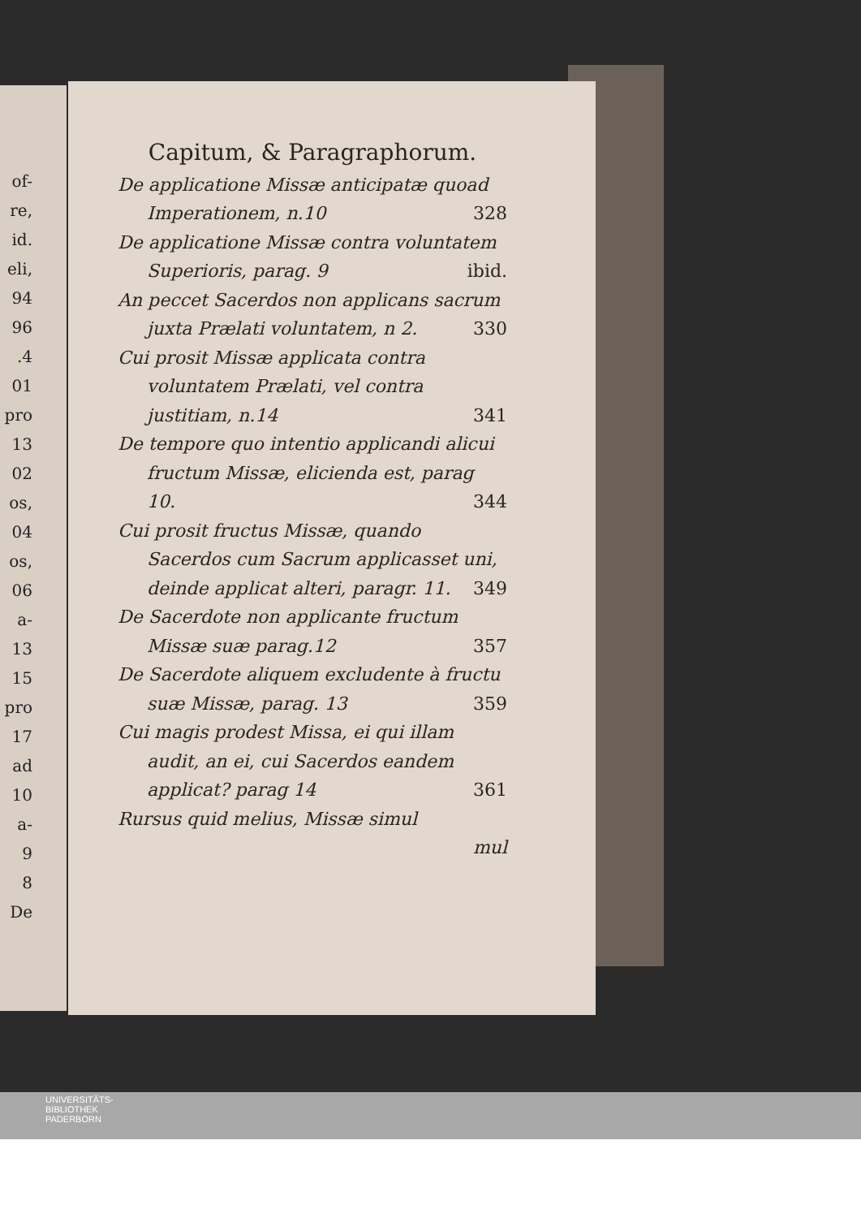of-
re,
id.
eli,
94
96
.4
01
pro
13
02
os,
04
os,
06
a-
13
15
pro
17
ad
10
a-
9
8
De
Capitum, & Paragraphorum.
De applicatione Missæ anticipatæ quoad Imperationem, n.10 328
De applicatione Missæ contra voluntatem Superioris, parag. 9 ibid.
An peccet Sacerdos non applicans sacrum juxta Prælati voluntatem, n 2. 330
Cui prosit Missæ applicata contra voluntatem Prælati, vel contra justitiam, n.14 341
De tempore quo intentio applicandi alicui fructum Missæ, elicienda est, parag 10. 344
Cui prosit fructus Missæ, quando Sacerdos cum Sacrum applicasset uni, deinde applicat alteri, paragr. 11. 349
De Sacerdote non applicante fructum Missæ suæ parag.12 357
De Sacerdote aliquem excludente à fructu suæ Missæ, parag. 13 359
Cui magis prodest Missa, ei qui illam audit, an ei, cui Sacerdos eandem applicat? parag 14 361
Rursus quid melius, Missæ simul
mul
UNIVERSITÄTS-
BIBLIOTHEK
PADERBORN